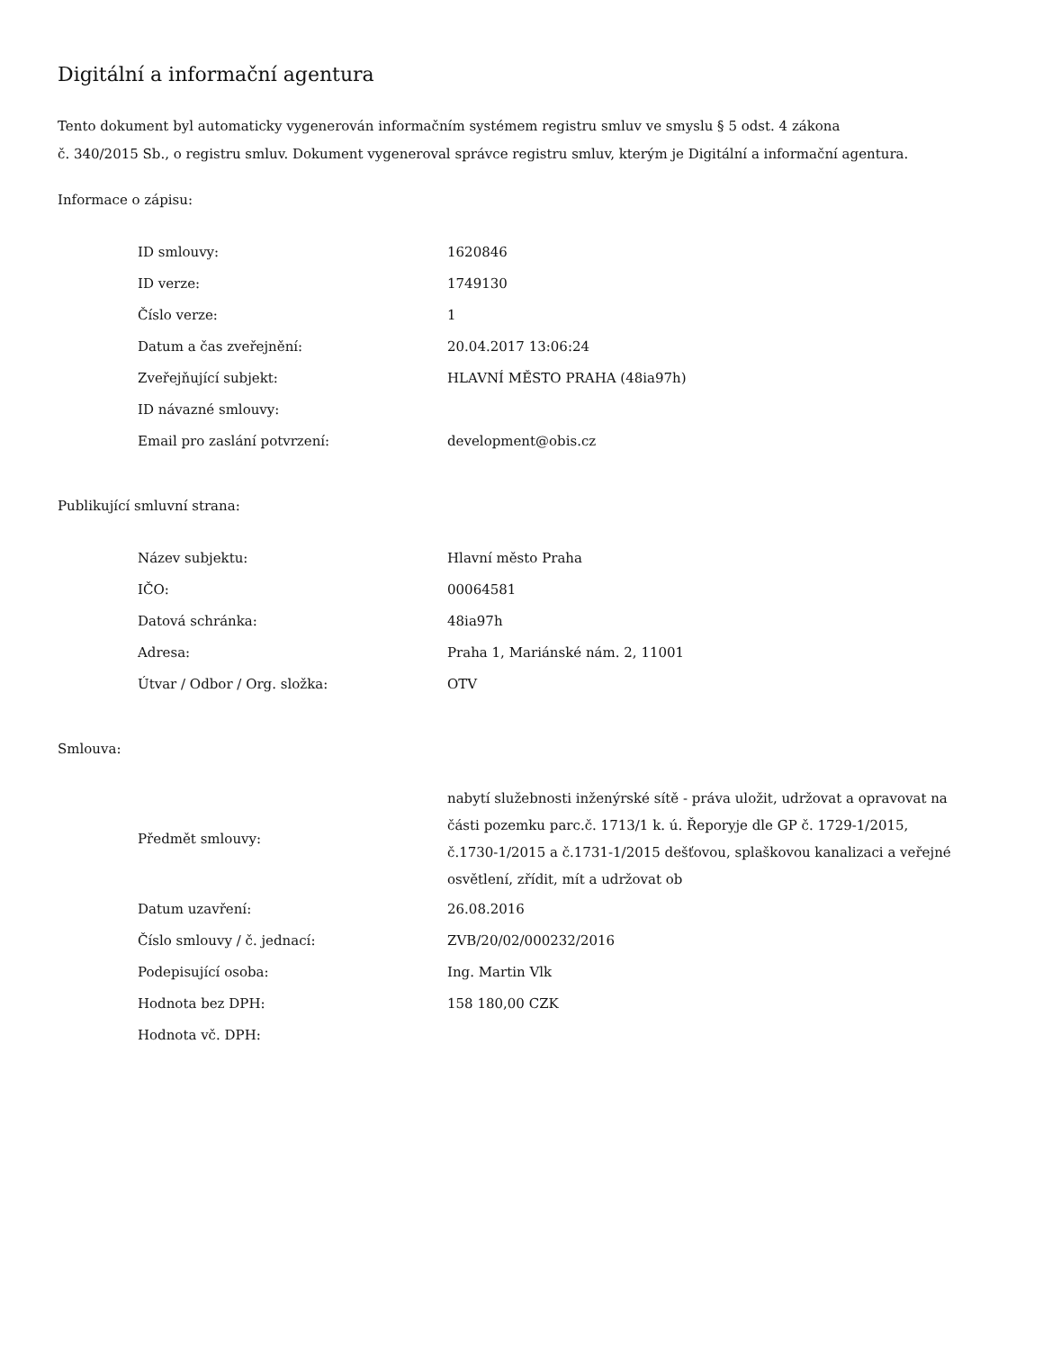Digitální a informační agentura
Tento dokument byl automaticky vygenerován informačním systémem registru smluv ve smyslu § 5 odst. 4 zákona
č. 340/2015 Sb., o registru smluv. Dokument vygeneroval správce registru smluv, kterým je Digitální a informační agentura.
Informace o zápisu:
| ID smlouvy: | 1620846 |
| ID verze: | 1749130 |
| Číslo verze: | 1 |
| Datum a čas zveřejnění: | 20.04.2017 13:06:24 |
| Zveřejňující subjekt: | HLAVNÍ MĚSTO PRAHA (48ia97h) |
| ID návazné smlouvy: | |
| Email pro zaslání potvrzení: | development@obis.cz |
Publikující smluvní strana:
| Název subjektu: | Hlavní město Praha |
| IČO: | 00064581 |
| Datová schránka: | 48ia97h |
| Adresa: | Praha 1, Mariánské nám. 2, 11001 |
| Útvar / Odbor / Org. složka: | OTV |
Smlouva:
| Předmět smlouvy: | nabytí služebnosti inženýrské sítě - práva uložit, udržovat a opravovat na části pozemku parc.č. 1713/1 k. ú. Řeporyje dle GP č. 1729-1/2015, č.1730-1/2015 a č.1731-1/2015 dešťovou, splaškovou kanalizaci a veřejné osvětlení, zřídit, mít a udržovat ob |
| Datum uzavření: | 26.08.2016 |
| Číslo smlouvy / č. jednací: | ZVB/20/02/000232/2016 |
| Podepisující osoba: | Ing. Martin Vlk |
| Hodnota bez DPH: | 158 180,00 CZK |
| Hodnota vč. DPH: | |